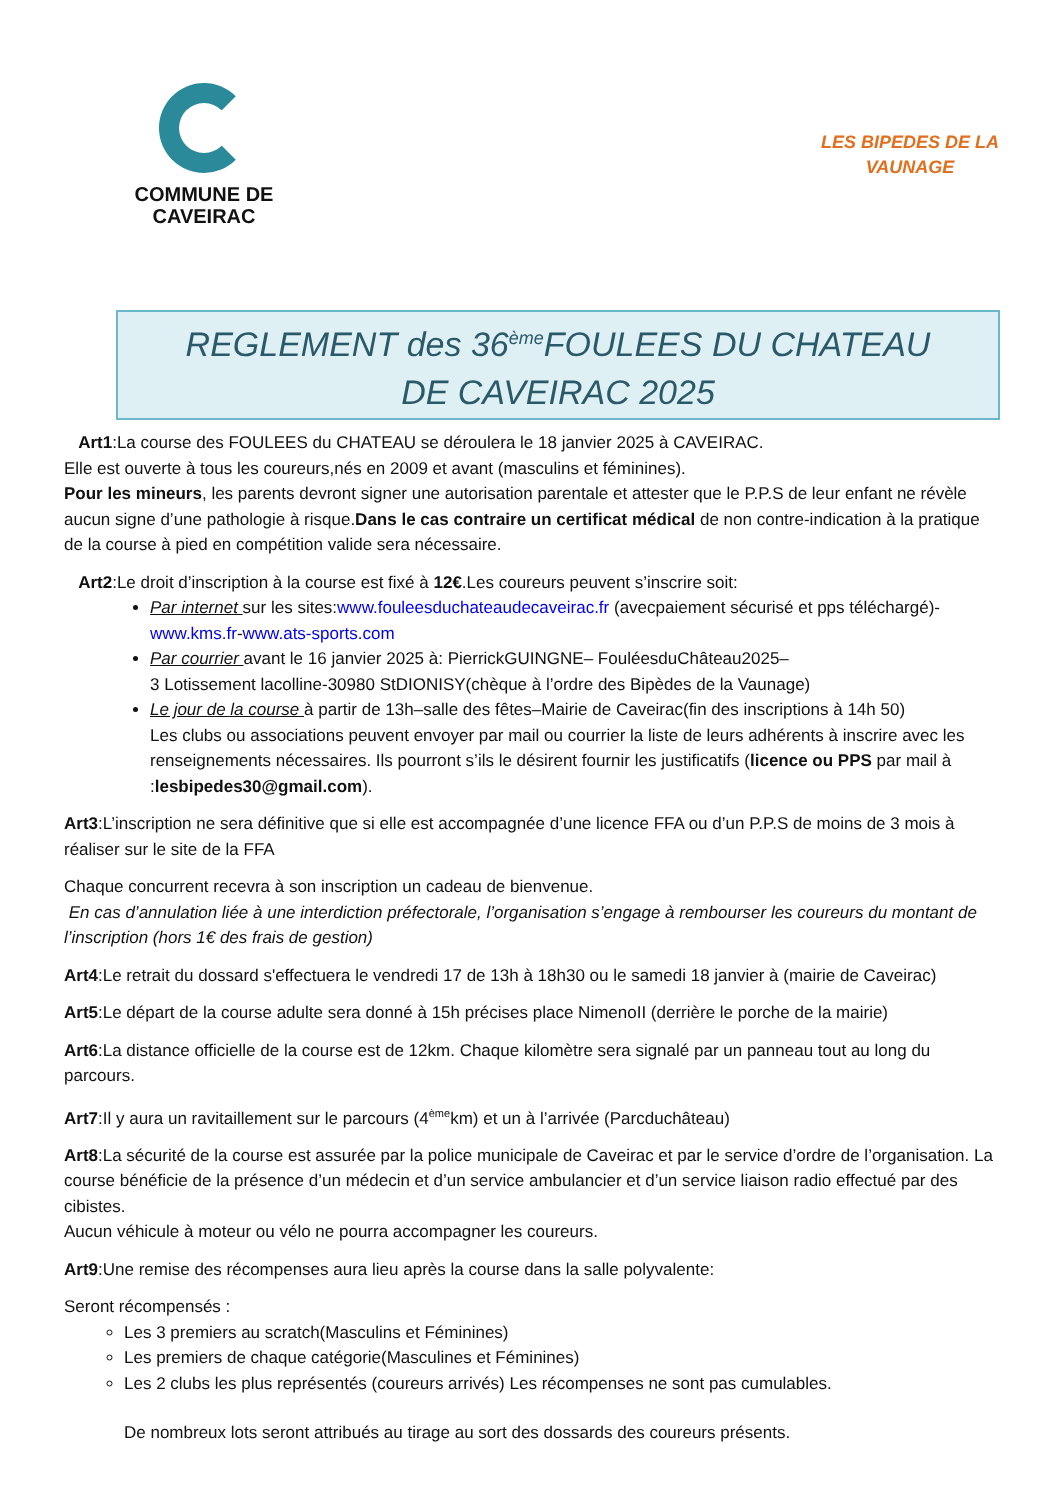COMMUNE DE
CAVEIRAC
LES BIPEDES DE LA VAUNAGE
REGLEMENT des 36<sup>ème</sup>FOULEES DU CHATEAU
DE CAVEIRAC 2025
Art1:La course des FOULEES du CHATEAU se déroulera le 18 janvier 2025 à CAVEIRAC.
Elle est ouverte à tous les coureurs,nés en 2009 et avant (masculins et féminines).
Pour les mineurs, les parents devront signer une autorisation parentale et attester que le P.P.S de leur enfant ne révèle aucun signe d’une pathologie à risque.Dans le cas contraire un certificat médical de non contre-indication à la pratique de la course à pied en compétition valide sera nécessaire.
Art2:Le droit d’inscription à la course est fixé à 12€.Les coureurs peuvent s’inscrire soit:
Par internet sur les sites:www.fouleesduchateaudecaveirac.fr (avecpaiement sécurisé et pps téléchargé)-www.kms.fr-www.ats-sports.com
Par courrier avant le 16 janvier 2025 à: PierrickGUINGNE– FouléesduChâteau2025–
3 Lotissement lacolline-30980 StDIONISY(chèque à l’ordre des Bipèdes de la Vaunage)
Le jour de la course à partir de 13h–salle des fêtes–Mairie de Caveirac(fin des inscriptions à 14h 50)
Les clubs ou associations peuvent envoyer par mail ou courrier la liste de leurs adhérents à inscrire avec les renseignements nécessaires. Ils pourront s’ils le désirent fournir les justificatifs (licence ou PPS par mail à :lesbipedes30@gmail.com).
Art3:L’inscription ne sera définitive que si elle est accompagnée d’une licence FFA ou d’un P.P.S de moins de 3 mois à réaliser sur le site de la FFA
Chaque concurrent recevra à son inscription un cadeau de bienvenue.
En cas d’annulation liée à une interdiction préfectorale, l’organisation s’engage à rembourser les coureurs du montant de l’inscription (hors 1€ des frais de gestion)
Art4:Le retrait du dossard s'effectuera le vendredi 17 de 13h à 18h30 ou le samedi 18 janvier à (mairie de Caveirac)
Art5:Le départ de la course adulte sera donné à 15h précises place NimenoII (derrière le porche de la mairie)
Art6:La distance officielle de la course est de 12km. Chaque kilomètre sera signalé par un panneau tout au long du parcours.
Art7:Il y aura un ravitaillement sur le parcours (4<sup>ème</sup>km) et un à l’arrivée (Parcduchâteau)
Art8:La sécurité de la course est assurée par la police municipale de Caveirac et par le service d’ordre de l’organisation. La course bénéficie de la présence d’un médecin et d’un service ambulancier et d’un service liaison radio effectué par des cibistes.
Aucun véhicule à moteur ou vélo ne pourra accompagner les coureurs.
Art9:Une remise des récompenses aura lieu après la course dans la salle polyvalente:
Seront récompensés :
Les 3 premiers au scratch(Masculins et Féminines)
Les premiers de chaque catégorie(Masculines et Féminines)
Les 2 clubs les plus représentés (coureurs arrivés) Les récompenses ne sont pas cumulables.
De nombreux lots seront attribués au tirage au sort des dossards des coureurs présents.